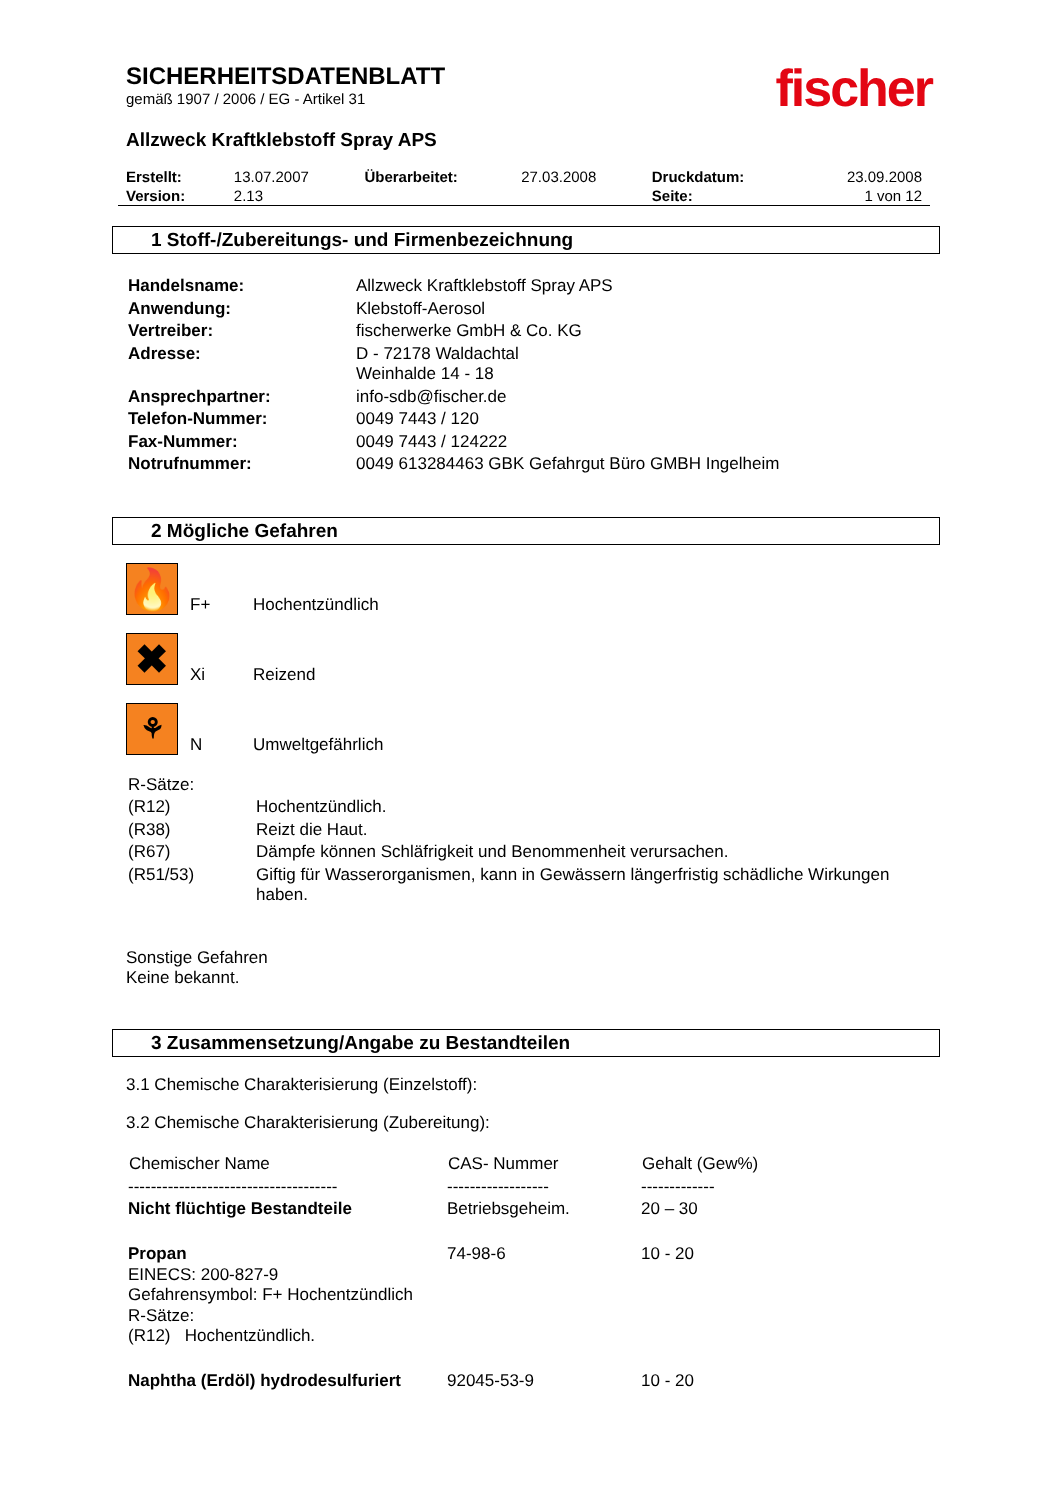fischer
SICHERHEITSDATENBLATT
gemäß 1907 / 2006 / EG - Artikel 31
Allzweck Kraftklebstoff Spray APS
| Erstellt: | 13.07.2007 | Überarbeitet: | 27.03.2008 | Druckdatum: | 23.09.2008 |
| Version: | 2.13 | | | Seite: | 1 von 12 |
1 Stoff-/Zubereitungs- und Firmenbezeichnung
| Handelsname: | Allzweck Kraftklebstoff Spray APS |
| Anwendung: | Klebstoff-Aerosol |
| Vertreiber: | fischerwerke GmbH & Co. KG |
| Adresse: | D - 72178 Waldachtal Weinhalde 14 - 18 |
| Ansprechpartner: | info-sdb@fischer.de |
| Telefon-Nummer: | 0049 7443 / 120 |
| Fax-Nummer: | 0049 7443 / 124222 |
| Notrufnummer: | 0049 613284463 GBK Gefahrgut Büro GMBH Ingelheim |
2 Mögliche Gefahren
🔥 F+ Hochentzündlich
✖ Xi Reizend
⚘ N Umweltgefährlich
| R-Sätze: | |
| (R12) | Hochentzündlich. |
| (R38) | Reizt die Haut. |
| (R67) | Dämpfe können Schläfrigkeit und Benommenheit verursachen. |
| (R51/53) | Giftig für Wasserorganismen, kann in Gewässern längerfristig schädliche Wirkungen haben. |
Sonstige Gefahren
Keine bekannt.
3 Zusammensetzung/Angabe zu Bestandteilen
3.1 Chemische Charakterisierung (Einzelstoff):
3.2 Chemische Charakterisierung (Zubereitung):
| Chemischer Name | CAS- Nummer | Gehalt (Gew%) |
| --- | --- | --- |
| ------------------------------------- | ------------------ | ------------- |
| Nicht flüchtige Bestandteile | Betriebsgeheim. | 20 – 30 |
| Propan EINECS: 200-827-9 Gefahrensymbol: F+ Hochentzündlich R-Sätze: (R12) Hochentzündlich. | 74-98-6 | 10 - 20 |
| Naphtha (Erdöl) hydrodesulfuriert | 92045-53-9 | 10 - 20 |